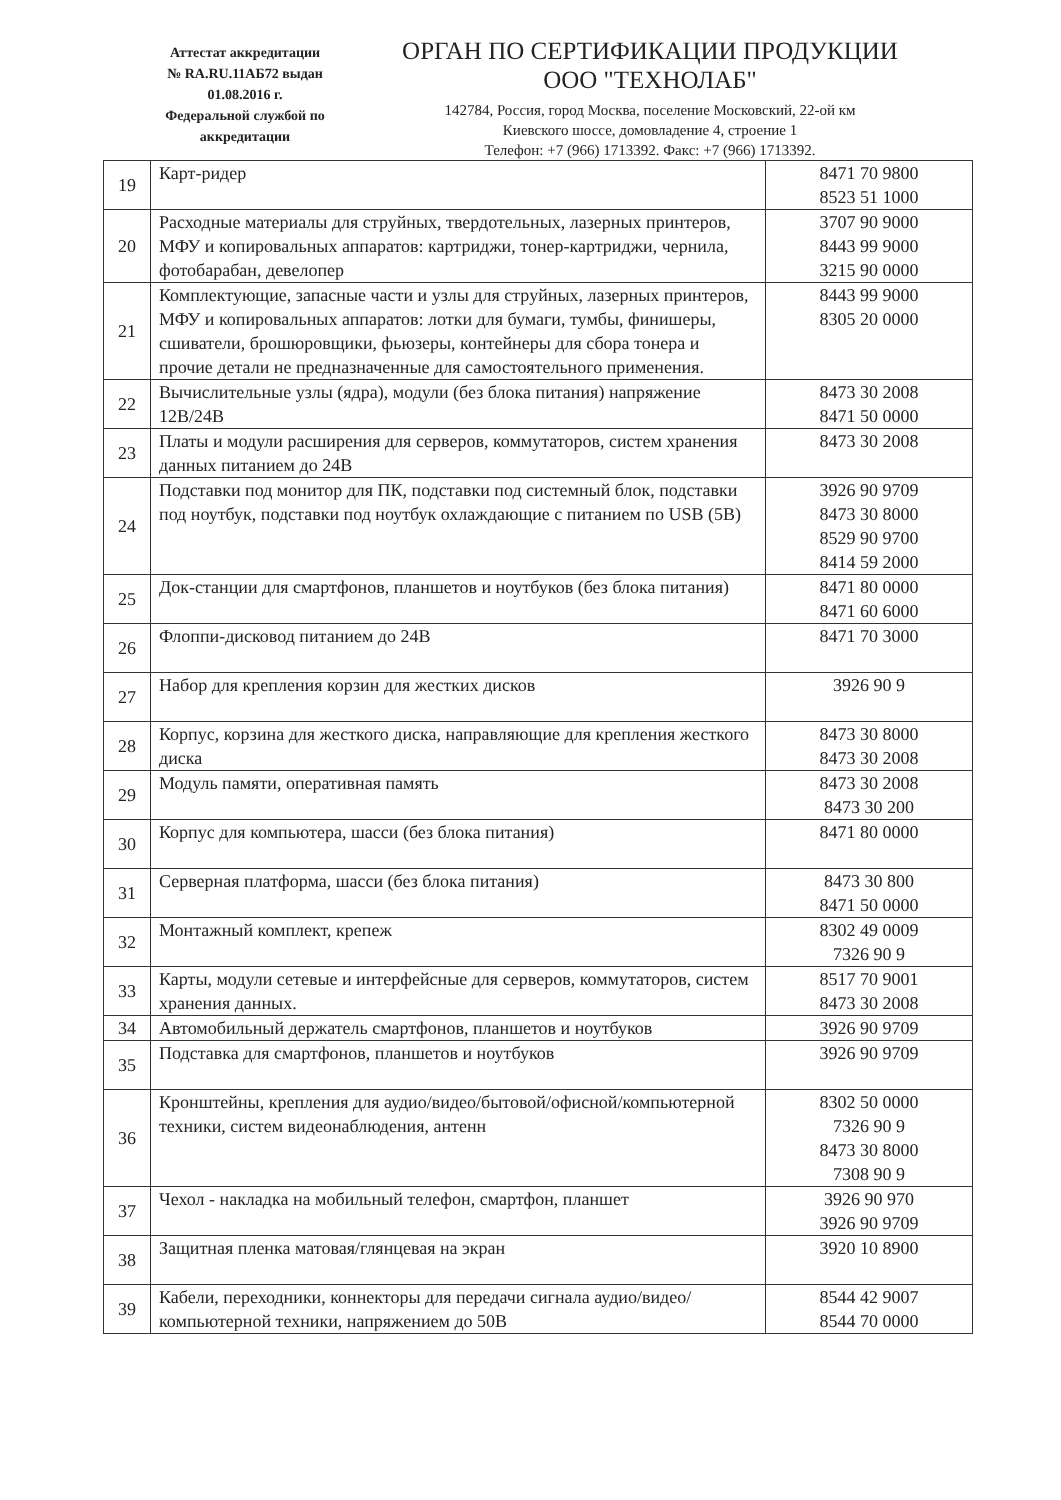Аттестат аккредитации
№ RA.RU.11АБ72 выдан
01.08.2016 г.
Федеральной службой по
аккредитации
ОРГАН ПО СЕРТИФИКАЦИИ ПРОДУКЦИИ
ООО "ТЕХНОЛАБ"
142784, Россия, город Москва, поселение Московский, 22-ой км
Киевского шоссе, домовладение 4, строение 1
Телефон: +7 (966) 1713392. Факс: +7 (966) 1713392.
| 19 | Карт-ридер | 8471 70 9800 8523 51 1000 |
| 20 | Расходные материалы для струйных, твердотельных, лазерных принтеров, МФУ и копировальных аппаратов: картриджи, тонер-картриджи, чернила, фотобарабан, девелопер | 3707 90 9000 8443 99 9000 3215 90 0000 |
| 21 | Комплектующие, запасные части и узлы для струйных, лазерных принтеров, МФУ и копировальных аппаратов: лотки для бумаги, тумбы, финишеры, сшиватели, брошюровщики, фьюзеры, контейнеры для сбора тонера и прочие детали не предназначенные для самостоятельного применения. | 8443 99 9000 8305 20 0000 |
| 22 | Вычислительные узлы (ядра), модули (без блока питания) напряжение 12В/24В | 8473 30 2008 8471 50 0000 |
| 23 | Платы и модули расширения для серверов, коммутаторов, систем хранения данных питанием до 24В | 8473 30 2008 |
| 24 | Подставки под монитор для ПК, подставки под системный блок, подставки под ноутбук, подставки под ноутбук охлаждающие с питанием по USB (5В) | 3926 90 9709 8473 30 8000 8529 90 9700 8414 59 2000 |
| 25 | Док-станции для смартфонов, планшетов и ноутбуков (без блока питания) | 8471 80 0000 8471 60 6000 |
| 26 | Флоппи-дисковод питанием до 24В | 8471 70 3000 |
| 27 | Набор для крепления корзин для жестких дисков | 3926 90 9 |
| 28 | Корпус, корзина для жесткого диска, направляющие для крепления жесткого диска | 8473 30 8000 8473 30 2008 |
| 29 | Модуль памяти, оперативная память | 8473 30 2008 8473 30 200 |
| 30 | Корпус для компьютера, шасси (без блока питания) | 8471 80 0000 |
| 31 | Серверная платформа, шасси (без блока питания) | 8473 30 800 8471 50 0000 |
| 32 | Монтажный комплект, крепеж | 8302 49 0009 7326 90 9 |
| 33 | Карты, модули сетевые и интерфейсные для серверов, коммутаторов, систем хранения данных. | 8517 70 9001 8473 30 2008 |
| 34 | Автомобильный держатель смартфонов, планшетов и ноутбуков | 3926 90 9709 |
| 35 | Подставка для смартфонов, планшетов и ноутбуков | 3926 90 9709 |
| 36 | Кронштейны, крепления для аудио/видео/бытовой/офисной/компьютерной техники, систем видеонаблюдения, антенн | 8302 50 0000 7326 90 9 8473 30 8000 7308 90 9 |
| 37 | Чехол - накладка на мобильный телефон, смартфон, планшет | 3926 90 970 3926 90 9709 |
| 38 | Защитная пленка матовая/глянцевая на экран | 3920 10 8900 |
| 39 | Кабели, переходники, коннекторы для передачи сигнала аудио/видео/компьютерной техники, напряжением до 50В | 8544 42 9007 8544 70 0000 |